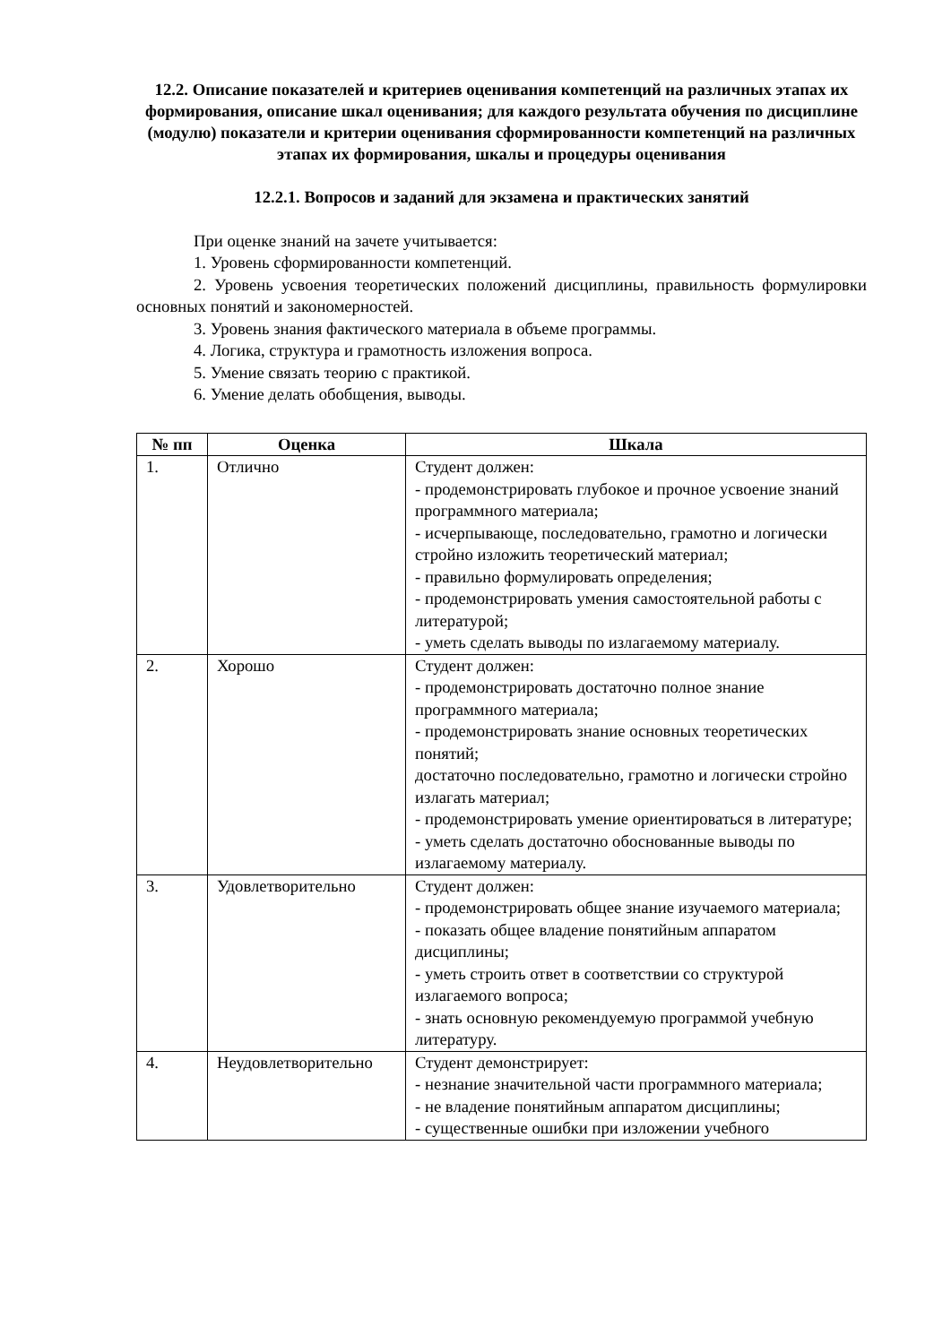12.2. Описание показателей и критериев оценивания компетенций на различных этапах их формирования, описание шкал оценивания; для каждого результата обучения по дисциплине (модулю) показатели и критерии оценивания сформированности компетенций на различных этапах их формирования, шкалы и процедуры оценивания
12.2.1. Вопросов и заданий для экзамена и практических занятий
При оценке знаний на зачете учитывается:
1. Уровень сформированности компетенций.
2. Уровень усвоения теоретических положений дисциплины, правильность формулировки основных понятий и закономерностей.
3. Уровень знания фактического материала в объеме программы.
4. Логика, структура и грамотность изложения вопроса.
5. Умение связать теорию с практикой.
6. Умение делать обобщения, выводы.
| № пп | Оценка | Шкала |
| --- | --- | --- |
| 1. | Отлично | Студент должен: - продемонстрировать глубокое и прочное усвоение знаний программного материала; - исчерпывающе, последовательно, грамотно и логически стройно изложить теоретический материал; - правильно формулировать определения; - продемонстрировать умения самостоятельной работы с литературой; - уметь сделать выводы по излагаемому материалу. |
| 2. | Хорошо | Студент должен: - продемонстрировать достаточно полное знание программного материала; - продемонстрировать знание основных теоретических понятий; достаточно последовательно, грамотно и логически стройно излагать материал; - продемонстрировать умение ориентироваться в литературе; - уметь сделать достаточно обоснованные выводы по излагаемому материалу. |
| 3. | Удовлетворительно | Студент должен: - продемонстрировать общее знание изучаемого материала; - показать общее владение понятийным аппаратом дисциплины; - уметь строить ответ в соответствии со структурой излагаемого вопроса; - знать основную рекомендуемую программой учебную литературу. |
| 4. | Неудовлетворительно | Студент демонстрирует: - незнание значительной части программного материала; - не владение понятийным аппаратом дисциплины; - существенные ошибки при изложении учебного |